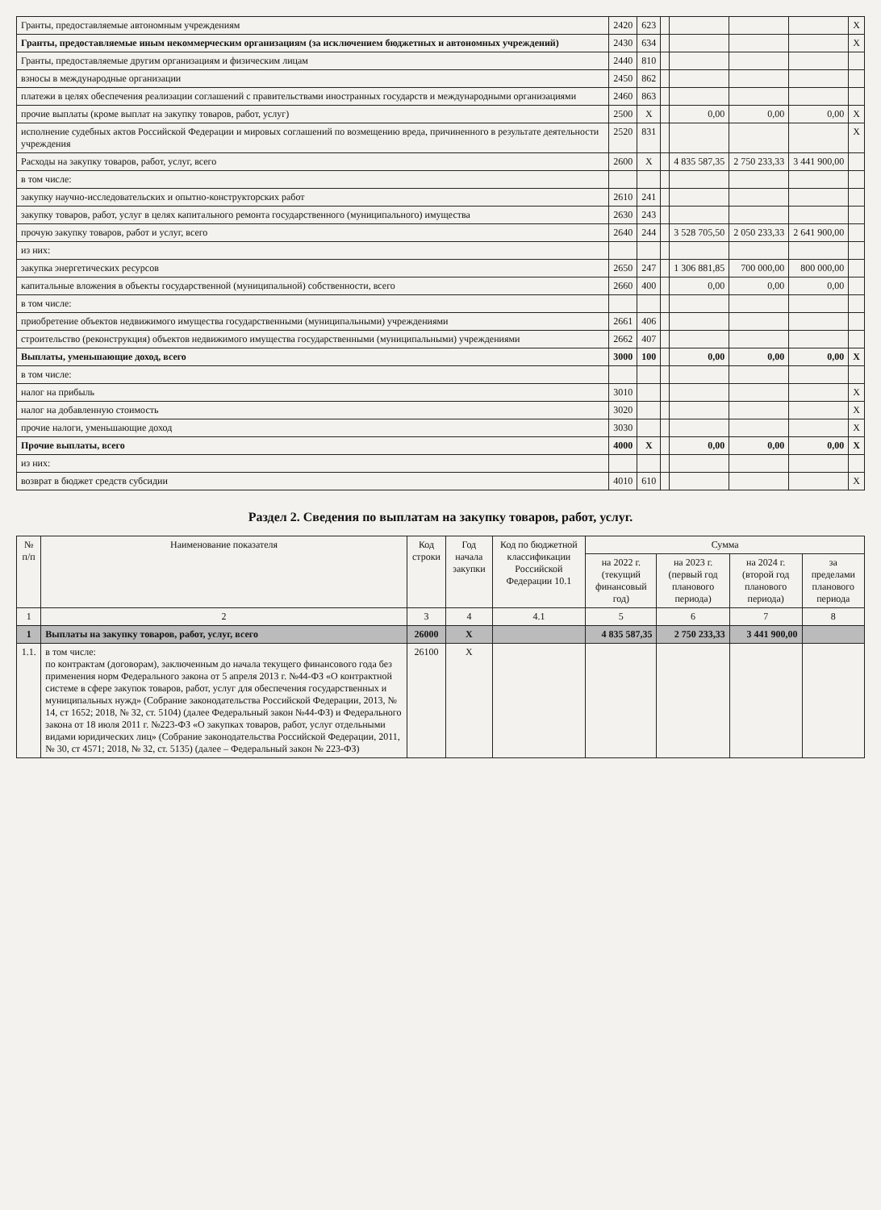| Гранты, предоставляемые автономным учреждениям | 2420 | 623 | | | | | X |
| Гранты, предоставляемые иным некоммерческим организациям (за исключением бюджетных и автономных учреждений) | 2430 | 634 | | | | | X |
| Гранты, предоставляемые другим организациям и физическим лицам | 2440 | 810 | | | | | |
| взносы в международные организации | 2450 | 862 | | | | | |
| платежи в целях обеспечения реализации соглашений с правительствами иностранных государств и международными организациями | 2460 | 863 | | | | | |
| прочие выплаты (кроме выплат на закупку товаров, работ, услуг) | 2500 | X | | 0,00 | 0,00 | 0,00 | X |
| исполнение судебных актов Российской Федерации и мировых соглашений по возмещению вреда, причиненного в результате деятельности учреждения | 2520 | 831 | | | | | X |
| Расходы на закупку товаров, работ, услуг, всего | 2600 | X | | 4 835 587,35 | 2 750 233,33 | 3 441 900,00 | |
| в том числе: | | | | | | | |
| закупку научно-исследовательских и опытно-конструкторских работ | 2610 | 241 | | | | | |
| закупку товаров, работ, услуг в целях капитального ремонта государственного (муниципального) имущества | 2630 | 243 | | | | | |
| прочую закупку товаров, работ и услуг, всего | 2640 | 244 | | 3 528 705,50 | 2 050 233,33 | 2 641 900,00 | |
| из них: | | | | | | | |
| закупка энергетических ресурсов | 2650 | 247 | | 1 306 881,85 | 700 000,00 | 800 000,00 | |
| капитальные вложения в объекты государственной (муниципальной) собственности, всего | 2660 | 400 | | 0,00 | 0,00 | 0,00 | |
| в том числе: | | | | | | | |
| приобретение объектов недвижимого имущества государственными (муниципальными) учреждениями | 2661 | 406 | | | | | |
| строительство (реконструкция) объектов недвижимого имущества государственными (муниципальными) учреждениями | 2662 | 407 | | | | | |
| Выплаты, уменьшающие доход, всего | 3000 | 100 | | 0,00 | 0,00 | 0,00 | X |
| в том числе: | | | | | | | |
| налог на прибыль | 3010 | | | | | | X |
| налог на добавленную стоимость | 3020 | | | | | | X |
| прочие налоги, уменьшающие доход | 3030 | | | | | | X |
| Прочие выплаты, всего | 4000 | X | | 0,00 | 0,00 | 0,00 | X |
| из них: | | | | | | | |
| возврат в бюджет средств субсидии | 4010 | 610 | | | | | X |
Раздел 2. Сведения по выплатам на закупку товаров, работ, услуг.
| № п/п | Наименование показателя | Код строки | Год начала закупки | Код по бюджетной классификации Российской Федерации 10.1 | Сумма | | | |
| --- | --- | --- | --- | --- | --- | --- | --- | --- |
| | | | | | на 2022 г. (текущий финансовый год) | на 2023 г. (первый год планового периода) | на 2024 г. (второй год планового периода) | за пределами планового периода |
| 1 | 2 | 3 | 4 | 4.1 | 5 | 6 | 7 | 8 |
| 1 | Выплаты на закупку товаров, работ, услуг, всего | 26000 | X | | 4 835 587,35 | 2 750 233,33 | 3 441 900,00 | |
| 1.1. | в том числе: по контрактам (договорам), заключенным до начала текущего финансового года без применения норм Федерального закона от 5 апреля 2013 г. №44-ФЗ «О контрактной системе в сфере закупок товаров, работ, услуг для обеспечения государственных и муниципальных нужд» (Собрание законодательства Российской Федерации, 2013, № 14, ст 1652; 2018, № 32, ст. 5104) (далее Федеральный закон №44-ФЗ) и Федерального закона от 18 июля 2011 г. №223-ФЗ «О закупках товаров, работ, услуг отдельными видами юридических лиц» (Собрание законодательства Российской Федерации, 2011, № 30, ст 4571; 2018, № 32, ст. 5135) (далее – Федеральный закон № 223-ФЗ) | 26100 | X | | | | | |